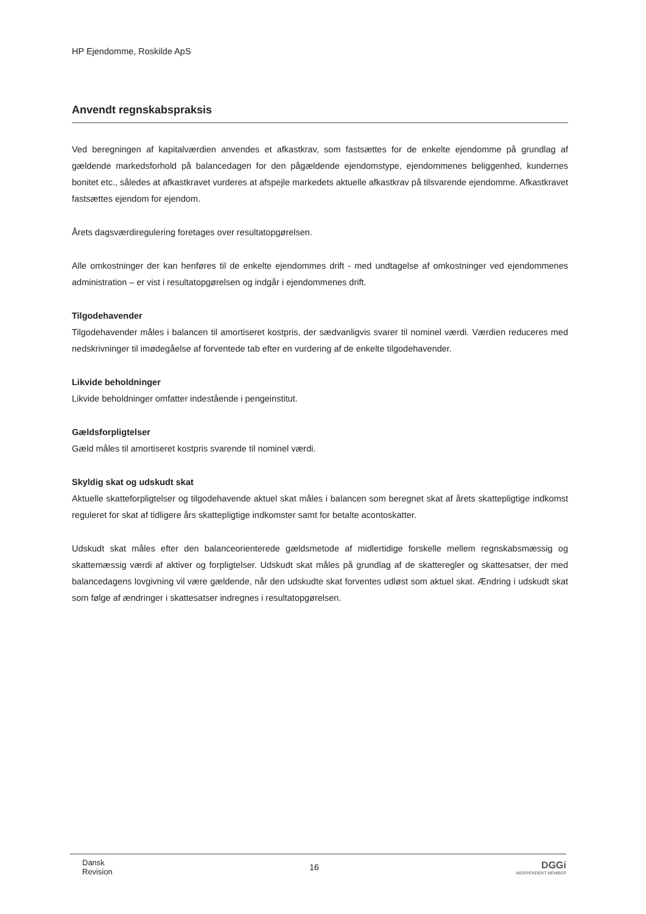HP Ejendomme, Roskilde ApS
Anvendt regnskabspraksis
Ved beregningen af kapitalværdien anvendes et afkastkrav, som fastsættes for de enkelte ejendomme på grundlag af gældende markedsforhold på balancedagen for den pågældende ejendomstype, ejendommenes beliggenhed, kundernes bonitet etc., således at afkastkravet vurderes at afspejle markedets aktuelle afkastkrav på tilsvarende ejendomme. Afkastkravet fastsættes ejendom for ejendom.
Årets dagsværdiregulering foretages over resultatopgørelsen.
Alle omkostninger der kan henføres til de enkelte ejendommes drift - med undtagelse af omkostninger ved ejendommenes administration – er vist i resultatopgørelsen og indgår i ejendommenes drift.
Tilgodehavender
Tilgodehavender måles i balancen til amortiseret kostpris, der sædvanligvis svarer til nominel værdi. Værdien reduceres med nedskrivninger til imødegåelse af forventede tab efter en vurdering af de enkelte tilgodehavender.
Likvide beholdninger
Likvide beholdninger omfatter indestående i pengeinstitut.
Gældsforpligtelser
Gæld måles til amortiseret kostpris svarende til nominel værdi.
Skyldig skat og udskudt skat
Aktuelle skatteforpligtelser og tilgodehavende aktuel skat måles i balancen som beregnet skat af årets skattepligtige indkomst reguleret for skat af tidligere års skattepligtige indkomster samt for betalte acontoskatter.
Udskudt skat måles efter den balanceorienterede gældsmetode af midlertidige forskelle mellem regnskabsmæssig og skattemæssig værdi af aktiver og forpligtelser. Udskudt skat måles på grundlag af de skatteregler og skattesatser, der med balancedagens lovgivning vil være gældende, når den udskudte skat forventes udløst som aktuel skat. Ændring i udskudt skat som følge af ændringer i skattesatser indregnes i resultatopgørelsen.
Dansk
Revision
16
DGGi
INDEPENDENT MEMBER